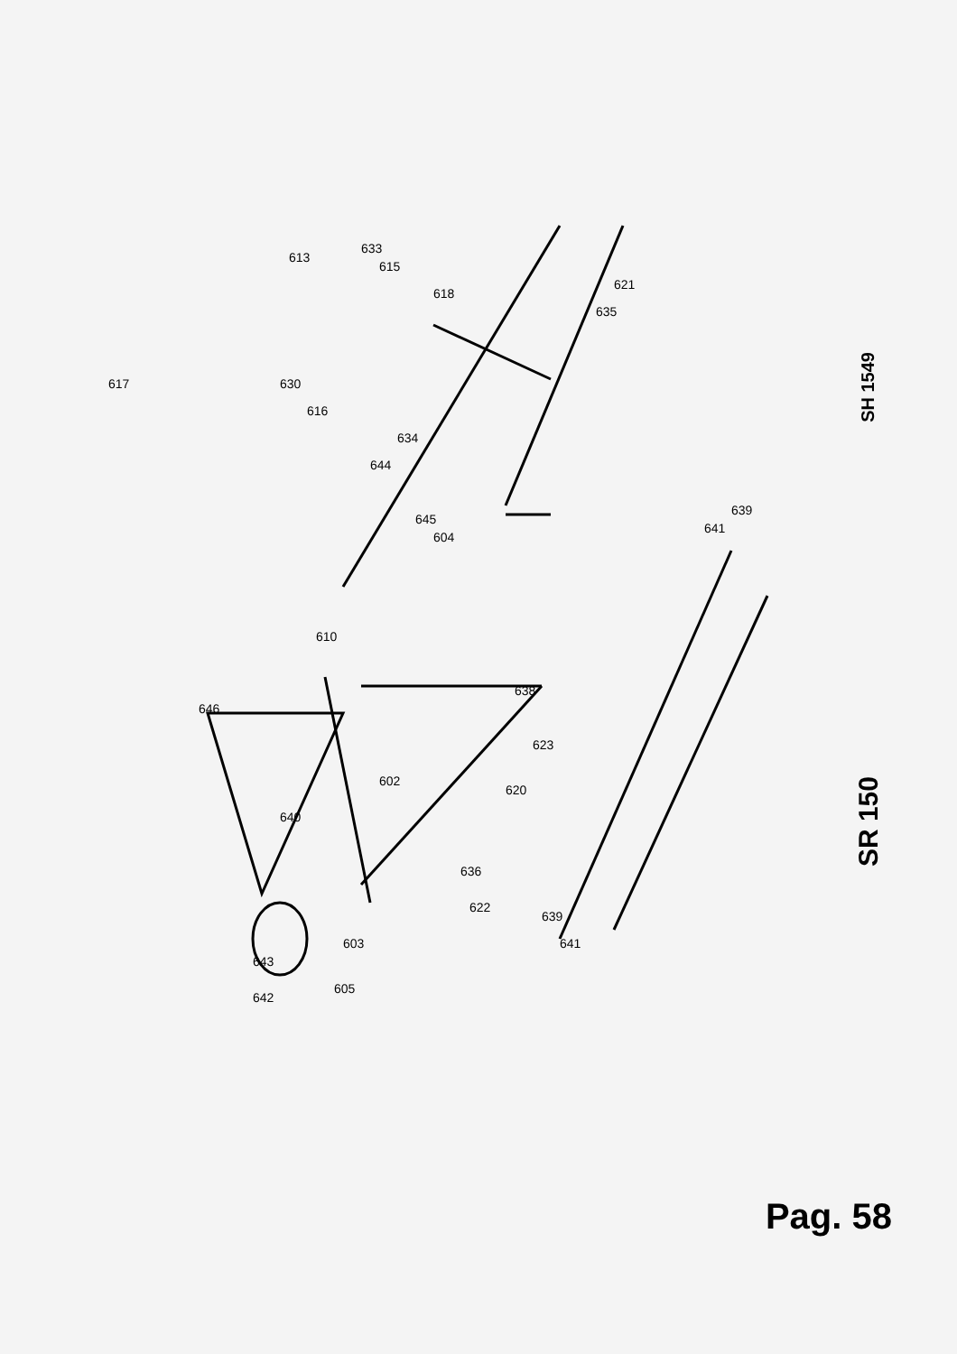613
633
615
618
630
616
634
644
645
604
640
646
610
602
638
635
621
641
639
642
643
605
603
636
622
639
641
617
623
620
SH 1549
SR 150
Pag. 58